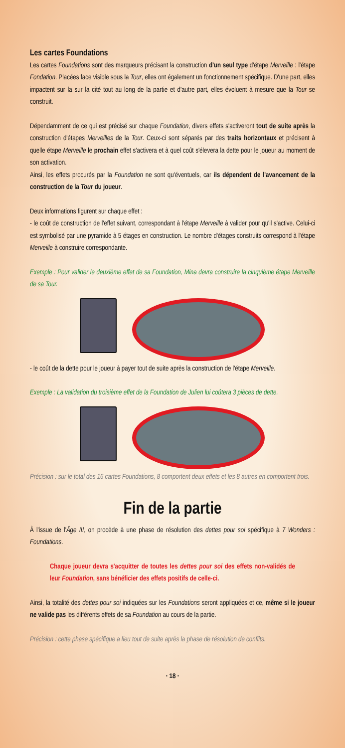Les cartes Foundations
Les cartes Foundations sont des marqueurs précisant la construction d'un seul type d'étape Merveille : l'étape Fondation. Placées face visible sous la Tour, elles ont également un fonctionnement spécifique. D'une part, elles impactent sur la sur la cité tout au long de la partie et d'autre part, elles évoluent à mesure que la Tour se construit.
Dépendamment de ce qui est précisé sur chaque Foundation, divers effets s'activeront tout de suite après la construction d'étapes Merveilles de la Tour. Ceux-ci sont séparés par des traits horizontaux et précisent à quelle étape Merveille le prochain effet s'activera et à quel coût s'élevera la dette pour le joueur au moment de son activation.
Ainsi, les effets procurés par la Foundation ne sont qu'éventuels, car ils dépendent de l'avancement de la construction de la Tour du joueur.
Deux informations figurent sur chaque effet :
- le coût de construction de l'effet suivant, correspondant à l'étape Merveille à valider pour qu'il s'active. Celui-ci est symbolisé par une pyramide à 5 étages en construction. Le nombre d'étages construits correspond à l'étape Merveille à construire correspondante.
Exemple : Pour valider le deuxième effet de sa Foundation, Mina devra construire la cinquième étape Merveille de sa Tour.
- le coût de la dette pour le joueur à payer tout de suite après la construction de l'étape Merveille.
Exemple : La validation du troisième effet de la Foundation de Julien lui coûtera 3 pièces de dette.
Précision : sur le total des 16 cartes Foundations, 8 comportent deux effets et les 8 autres en comportent trois.
Fin de la partie
À l'issue de l'Âge III, on procède à une phase de résolution des dettes pour soi spécifique à 7 Wonders : Foundations.
Chaque joueur devra s'acquitter de toutes les dettes pour soi des effets non-validés de leur Foundation, sans bénéficier des effets positifs de celle-ci.
Ainsi, la totalité des dettes pour soi indiquées sur les Foundations seront appliquées et ce, même si le joueur ne valide pas les différents effets de sa Foundation au cours de la partie.
Précision : cette phase spécifique a lieu tout de suite après la phase de résolution de conflits.
· 18 ·